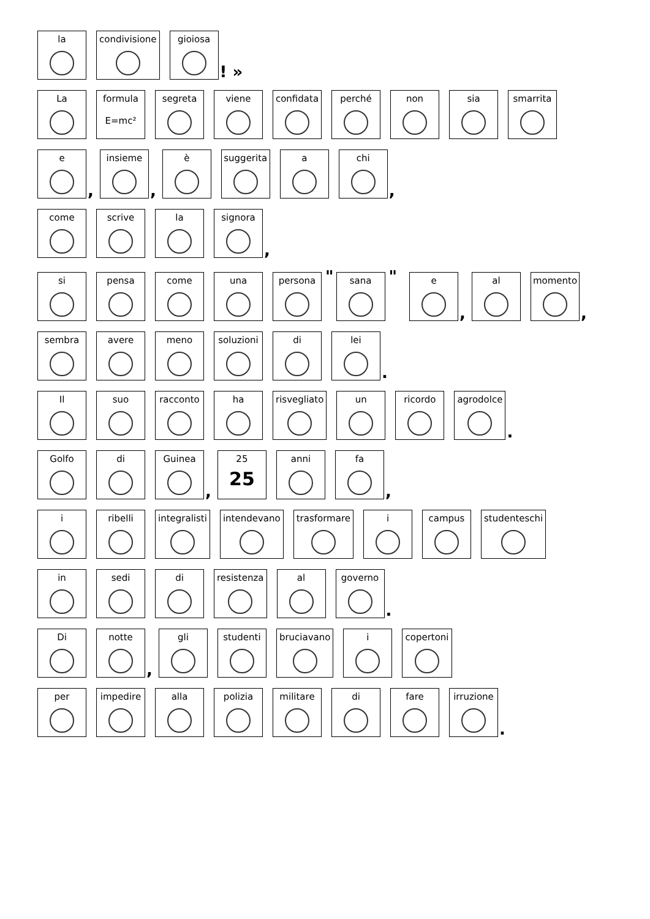la
condivisione
gioiosa
! »
La
formula
E=mc²
segreta
viene
confidata
perché
non
sia
smarrita
e
,
insieme
,
è
suggerita
a
chi
,
come
scrive
la
signora
,
si
pensa
come
una
persona
"
sana
"
e
,
al
momento
,
sembra
avere
meno
soluzioni
di
lei
.
Il
suo
racconto
ha
risvegliato
un
ricordo
agrodolce
.
Golfo
di
Guinea
,
25
25
anni
fa
,
i
ribelli
integralisti
intendevano
trasformare
i
campus
studenteschi
in
sedi
di
resistenza
al
governo
.
Di
notte
,
gli
studenti
bruciavano
i
copertoni
per
impedire
alla
polizia
militare
di
fare
irruzione
.